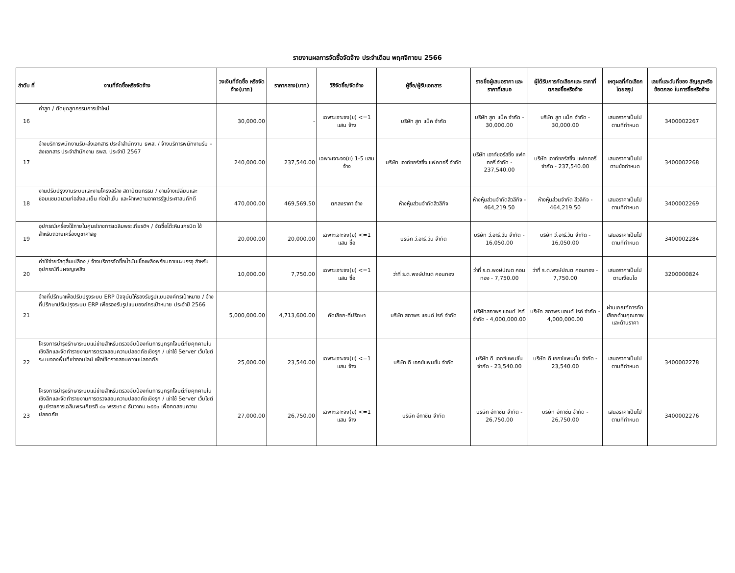รายงานผลการจัดซื้อจัดจ้าง ประจำเดือน พฤศจิกายน 2566
| ลำดับ ที่ | งานที่จัดซื้อหรือจัดจ้าง | วงเงินที่จัดซื้อ หรือจัดจ้าง(บาท) | ราคากลาง(บาท) | วิธีจัดซื้อ/จัดจ้าง | ผู้ซื้อ/ผู้รับเอกสาร | รายชื่อผู้เสนอราคา และราคาที่เสนอ | ผู้ได้รับการคัดเลือกและ ราคาที่ตกลงซื้อหรือจ้าง | เหตุผลที่คัดเลือก โดยสรุป | เลขที่และวันที่ของ สัญญาหรือข้อตกลง ในการซื้อหรือจ้าง |
| --- | --- | --- | --- | --- | --- | --- | --- | --- | --- |
| 16 | ค่าสูท / ตัดชุดสูทกรรมการเข้าใหม่ | 30,000.00 | - | เฉพาะเจาะจง(ข) <=1 แสน จ้าง | บริษัท สูท แน็ค จำกัด | บริษัท สูท แน็ค จำกัด - 30,000.00 | บริษัท สูท แน็ค จำกัด - 30,000.00 | เสนอราคาเป็นไป ตามที่กำหนด | 3400002267 |
| 17 | จ้างบริการพนักงานรับ-ส่งเอกสาร ประจำสำนักงาน ธพส. / จ้างบริการพนักงานรับ – ส่งเอกสาร ประจำสำนักงาน ธพส. ประจำปี 2567 | 240,000.00 | 237,540.00 | เฉพาะเจาะจง(ข) 1-5 แสน จ้าง | บริษัท เอาท์ซอร์สซิ่ง แฟคทอรี่ จำกัด | บริษัท เอาท์ซอร์สซิ่ง แฟคทอรี่ จำกัด - 237,540.00 | บริษัท เอาท์ซอร์สซิ่ง แฟคทอรี่ จำกัด - 237,540.00 | เสนอราคาเป็นไป ตามข้อกำหนด | 3400002268 |
| 18 | งานปรับปรุงงานระบบและงานโครงสร้าง สถาปัตยกรรม / งานจ้างเปลี่ยนและซ่อมแซมฉนวนท่อส่งลมเย็น ท่อน้ำเย็น และฝ้าเพดานอาคารรัฐประศาสนภักดี | 470,000.00 | 469,569.50 | ตกลงราคา จ้าง | ห้างหุ้นส่วนจำกัดสีวลีกิจ | ห้างหุ้นส่วนจำกัดสีวลีกิจ - 464,219.50 | ห้างหุ้นส่วนจำกัด สีวลีกิจ - 464,219.50 | เสนอราคาเป็นไป ตามที่กำหนด | 3400002269 |
| 19 | อุปกรณ์เครื่องใช้ภายในศูนย์ราชการเฉลิมพระเกียรติฯ / จัดซื้อโต๊ะหินแกรนิต ใช้สำหรับถวายเครื่องบูชาศาลงู | 20,000.00 | 20,000.00 | เฉพาะเจาะจง(ข) <=1 แสน ซื้อ | บริษัท วี.อาร์.วัน จำกัด | บริษัท วี.อาร์.วัน จำกัด - 16,050.00 | บริษัท วี.อาร์.วัน จำกัด - 16,050.00 | เสนอราคาเป็นไป ตามที่กำหนด | 3400002284 |
| 20 | ค่าใช้จ่ายวัสดุสิ้นเปลือง / จ้างบริการจัดซื้อน้ำมันเชื้อเพลิงพร้อมภาชนะบรรจุ สำหรับอุปกรณ์ทีมผจญเพลิง | 10,000.00 | 7,750.00 | เฉพาะเจาะจง(ข) <=1 แสน ซื้อ | ว่าที่ ร.ต.พงษ์ปณต คอนทอง | ว่าที่ ร.ต.พงษ์ปณต คอนทอง - 7,750.00 | ว่าที่ ร.ต.พงษ์ปณต คอนทอง - 7,750.00 | เสนอราคาเป็นไป ตามเงื่อนไข | 3200000824 |
| 21 | จ้างที่ปรึกษาเพื่อปรับปรุงระบบ ERP ปัจจุบันให้รองรับรูปแบบองค์กรเป้าหมาย / จ้างที่ปรึกษาปรับปรุงระบบ ERP เพื่อรองรับรูปแบบองค์กรเป้าหมาย ประจำปี 2566 | 5,000,000.00 | 4,713,600.00 | คัดเลือก-ที่ปรึกษา | บริษัท สถาพร แอนด์ ไรค์ จำกัด | บริษัทสถาพร แอนด์ ไรค์ จำกัด - 4,000,000.00 | บริษัท สถาพร แอนด์ ไรค์ จำกัด - 4,000,000.00 | ผ่านเกณฑ์การคัดเลือกด้านคุณภาพและด้านราคา | |
| 22 | โครงการบำรุงรักษาระบบแม่ข่ายสำหรับตรวจจับป้องกันการบุกรุกโจมตีภัยคุกคามในเชิงลึกและจัดทำรายงานการตรวจสอบความปลอดภัยเชิงรุก / เช่าใช้ Server เว็บไซต์ระบบจองพื้นที่เช่าออนไลน์ เพื่อใช้ตรวจสอบความปลอดภัย | 25,000.00 | 23,540.00 | เฉพาะเจาะจง(ข) <=1 แสน จ้าง | บริษัท ดิ เอกซ์แพนชั่น จำกัด | บริษัท ดิ เอกซ์แพนชั่น จำกัด - 23,540.00 | บริษัท ดิ เอกซ์แพนชั่น จำกัด - 23,540.00 | เสนอราคาเป็นไป ตามที่กำหนด | 3400002278 |
| 23 | โครงการบำรุงรักษาระบบแม่ข่ายสำหรับตรวจจับป้องกันการบุกรุกโจมตีภัยคุกคามในเชิงลึกและจัดทำรายงานการตรวจสอบความปลอดภัยเชิงรุก / เช่าใช้ Server เว็บไซต์ศูนย์ราชการเฉลิมพระเกียรติ ๘๐ พรรษา ๕ ธันวาคม ๒๕๕๐ เพื่อทดสอบความปลอดภัย | 27,000.00 | 26,750.00 | เฉพาะเจาะจง(ข) <=1 แสน จ้าง | บริษัท อีกาซีน จำกัด | บริษัท อีกาซีน จำกัด - 26,750.00 | บริษัท อีกาซีน จำกัด - 26,750.00 | เสนอราคาเป็นไป ตามที่กำหนด | 3400002276 |